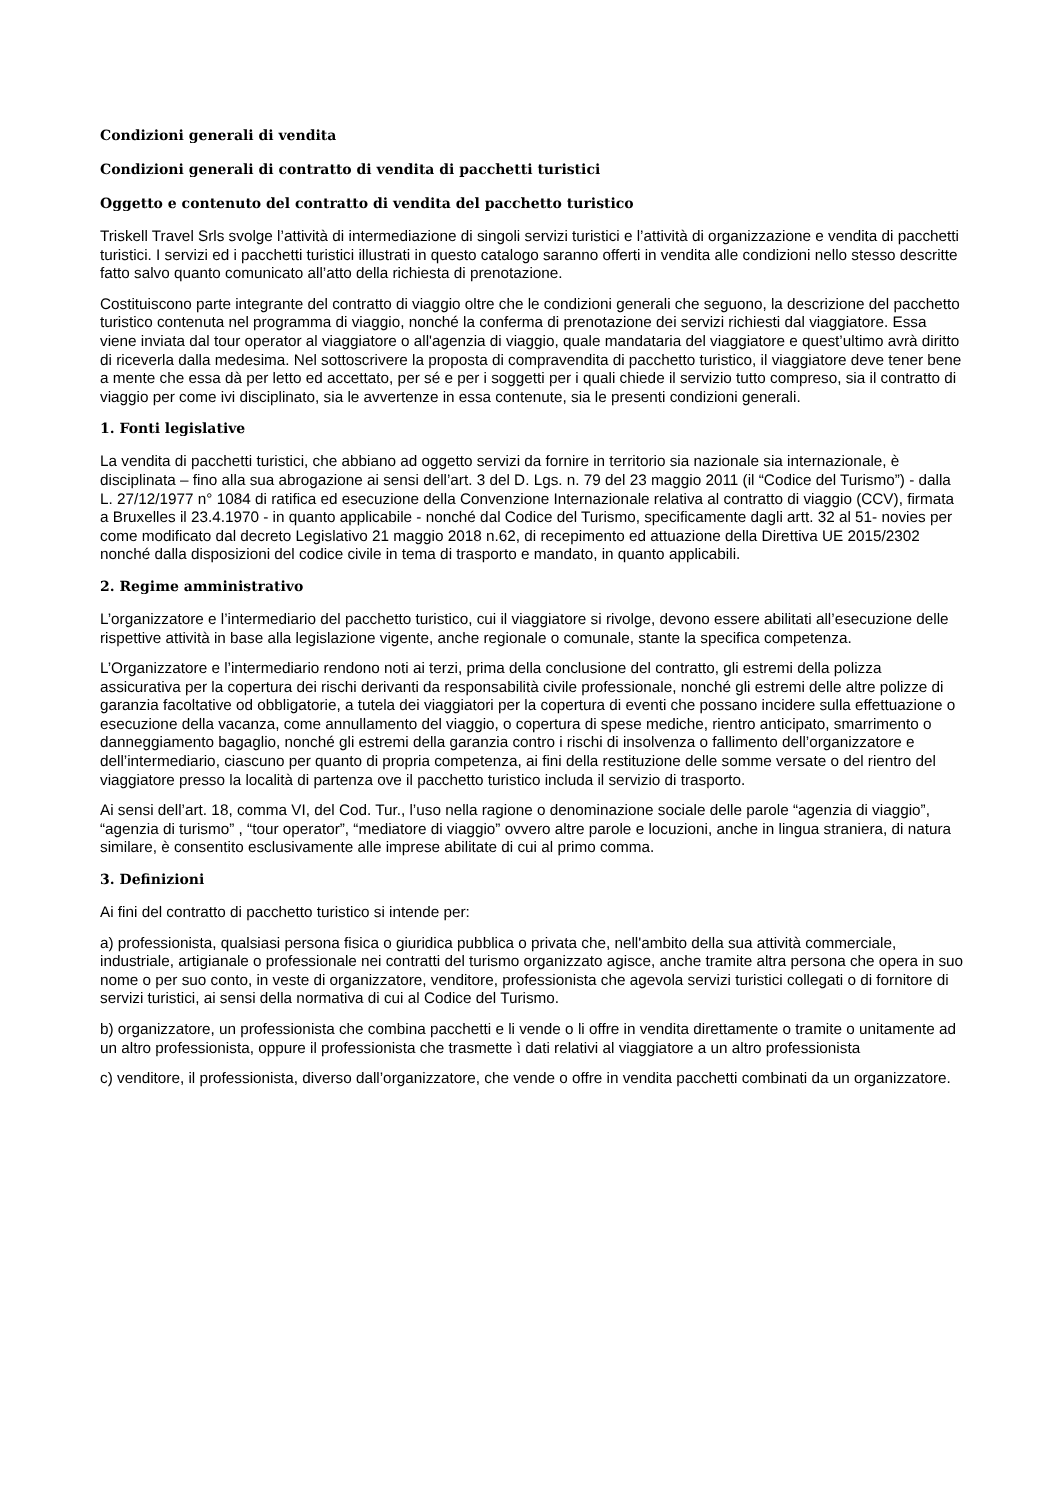Condizioni generali di vendita
Condizioni generali di contratto di vendita di pacchetti turistici
Oggetto e contenuto del contratto di vendita del pacchetto turistico
Triskell Travel Srls svolge l’attività di intermediazione di singoli servizi turistici e l’attività di organizzazione e vendita di pacchetti turistici. I servizi ed i pacchetti turistici illustrati in questo catalogo saranno offerti in vendita alle condizioni nello stesso descritte fatto salvo quanto comunicato all’atto della richiesta di prenotazione.
Costituiscono parte integrante del contratto di viaggio oltre che le condizioni generali che seguono, la descrizione del pacchetto turistico contenuta nel programma di viaggio, nonché la conferma di prenotazione dei servizi richiesti dal viaggiatore. Essa viene inviata dal tour operator al viaggiatore o all'agenzia di viaggio, quale mandataria del viaggiatore e quest’ultimo avrà diritto di riceverla dalla medesima. Nel sottoscrivere la proposta di compravendita di pacchetto turistico, il viaggiatore deve tener bene a mente che essa dà per letto ed accettato, per sé e per i soggetti per i quali chiede il servizio tutto compreso, sia il contratto di viaggio per come ivi disciplinato, sia le avvertenze in essa contenute, sia le presenti condizioni generali.
1. Fonti legislative
La vendita di pacchetti turistici, che abbiano ad oggetto servizi da fornire in territorio sia nazionale sia internazionale, è disciplinata – fino alla sua abrogazione ai sensi dell’art. 3 del D. Lgs. n. 79 del 23 maggio 2011 (il “Codice del Turismo”) - dalla L. 27/12/1977 n° 1084 di ratifica ed esecuzione della Convenzione Internazionale relativa al contratto di viaggio (CCV), firmata a Bruxelles il 23.4.1970 - in quanto applicabile - nonché dal Codice del Turismo, specificamente dagli artt. 32 al 51- novies per come modificato dal decreto Legislativo 21 maggio 2018 n.62, di recepimento ed attuazione della Direttiva UE 2015/2302 nonché dalla disposizioni del codice civile in tema di trasporto e mandato, in quanto applicabili.
2. Regime amministrativo
L’organizzatore e l’intermediario del pacchetto turistico, cui il viaggiatore si rivolge, devono essere abilitati all’esecuzione delle rispettive attività in base alla legislazione vigente, anche regionale o comunale, stante la specifica competenza.
L’Organizzatore e l’intermediario rendono noti ai terzi, prima della conclusione del contratto, gli estremi della polizza assicurativa per la copertura dei rischi derivanti da responsabilità civile professionale, nonché gli estremi delle altre polizze di garanzia facoltative od obbligatorie, a tutela dei viaggiatori per la copertura di eventi che possano incidere sulla effettuazione o esecuzione della vacanza, come annullamento del viaggio, o copertura di spese mediche, rientro anticipato, smarrimento o danneggiamento bagaglio, nonché gli estremi della garanzia contro i rischi di insolvenza o fallimento dell’organizzatore e dell’intermediario, ciascuno per quanto di propria competenza, ai fini della restituzione delle somme versate o del rientro del viaggiatore presso la località di partenza ove il pacchetto turistico includa il servizio di trasporto.
Ai sensi dell’art. 18, comma VI, del Cod. Tur., l’uso nella ragione o denominazione sociale delle parole “agenzia di viaggio”, “agenzia di turismo” , “tour operator”, “mediatore di viaggio” ovvero altre parole e locuzioni, anche in lingua straniera, di natura similare, è consentito esclusivamente alle imprese abilitate di cui al primo comma.
3. Definizioni
Ai fini del contratto di pacchetto turistico si intende per:
a) professionista, qualsiasi persona fisica o giuridica pubblica o privata che, nell'ambito della sua attività commerciale, industriale, artigianale o professionale nei contratti del turismo organizzato agisce, anche tramite altra persona che opera in suo nome o per suo conto, in veste di organizzatore, venditore, professionista che agevola servizi turistici collegati o di fornitore di servizi turistici, ai sensi della normativa di cui al Codice del Turismo.
b) organizzatore, un professionista che combina pacchetti e li vende o li offre in vendita direttamente o tramite o unitamente ad un altro professionista, oppure il professionista che trasmette ì dati relativi al viaggiatore a un altro professionista
c) venditore, il professionista, diverso dall’organizzatore, che vende o offre in vendita pacchetti combinati da un organizzatore.